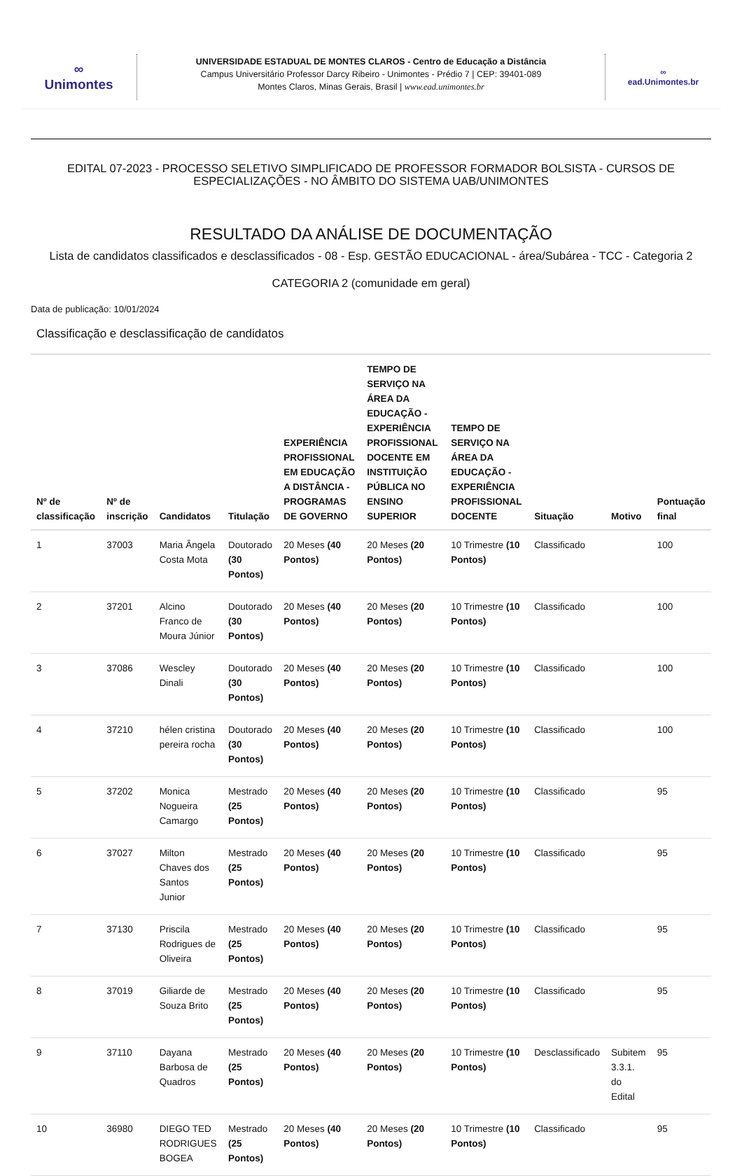∞
Unimontes
UNIVERSIDADE ESTADUAL DE MONTES CLAROS - Centro de Educação a Distância
Campus Universitário Professor Darcy Ribeiro - Unimontes - Prédio 7 | CEP: 39401-089
Montes Claros, Minas Gerais, Brasil | www.ead.unimontes.br
∞
ead.Unimontes.br
EDITAL 07-2023 - PROCESSO SELETIVO SIMPLIFICADO DE PROFESSOR FORMADOR BOLSISTA - CURSOS DE ESPECIALIZAÇÕES - NO ÂMBITO DO SISTEMA UAB/UNIMONTES
RESULTADO DA ANÁLISE DE DOCUMENTAÇÃO
Lista de candidatos classificados e desclassificados - 08 - Esp. GESTÃO EDUCACIONAL - área/Subárea - TCC - Categoria 2
CATEGORIA 2 (comunidade em geral)
Data de publicação: 10/01/2024
Classificação e desclassificação de candidatos
| Nº de classificação | Nº de inscrição | Candidatos | Titulação | EXPERIÊNCIA PROFISSIONAL EM EDUCAÇÃO A DISTÂNCIA - PROGRAMAS DE GOVERNO | TEMPO DE SERVIÇO NA ÁREA DA EDUCAÇÃO - EXPERIÊNCIA PROFISSIONAL DOCENTE EM INSTITUIÇÃO PÚBLICA NO ENSINO SUPERIOR | TEMPO DE SERVIÇO NA ÁREA DA EDUCAÇÃO - EXPERIÊNCIA PROFISSIONAL DOCENTE | Situação | Motivo | Pontuação final |
| --- | --- | --- | --- | --- | --- | --- | --- | --- | --- |
| 1 | 37003 | Maria Ângela Costa Mota | Doutorado (30 Pontos) | 20 Meses (40 Pontos) | 20 Meses (20 Pontos) | 10 Trimestre (10 Pontos) | Classificado | | 100 |
| 2 | 37201 | Alcino Franco de Moura Júnior | Doutorado (30 Pontos) | 20 Meses (40 Pontos) | 20 Meses (20 Pontos) | 10 Trimestre (10 Pontos) | Classificado | | 100 |
| 3 | 37086 | Wescley Dinali | Doutorado (30 Pontos) | 20 Meses (40 Pontos) | 20 Meses (20 Pontos) | 10 Trimestre (10 Pontos) | Classificado | | 100 |
| 4 | 37210 | hélen cristina pereira rocha | Doutorado (30 Pontos) | 20 Meses (40 Pontos) | 20 Meses (20 Pontos) | 10 Trimestre (10 Pontos) | Classificado | | 100 |
| 5 | 37202 | Monica Nogueira Camargo | Mestrado (25 Pontos) | 20 Meses (40 Pontos) | 20 Meses (20 Pontos) | 10 Trimestre (10 Pontos) | Classificado | | 95 |
| 6 | 37027 | Milton Chaves dos Santos Junior | Mestrado (25 Pontos) | 20 Meses (40 Pontos) | 20 Meses (20 Pontos) | 10 Trimestre (10 Pontos) | Classificado | | 95 |
| 7 | 37130 | Priscila Rodrigues de Oliveira | Mestrado (25 Pontos) | 20 Meses (40 Pontos) | 20 Meses (20 Pontos) | 10 Trimestre (10 Pontos) | Classificado | | 95 |
| 8 | 37019 | Giliarde de Souza Brito | Mestrado (25 Pontos) | 20 Meses (40 Pontos) | 20 Meses (20 Pontos) | 10 Trimestre (10 Pontos) | Classificado | | 95 |
| 9 | 37110 | Dayana Barbosa de Quadros | Mestrado (25 Pontos) | 20 Meses (40 Pontos) | 20 Meses (20 Pontos) | 10 Trimestre (10 Pontos) | Desclassificado | Subitem 3.3.1. do Edital | 95 |
| 10 | 36980 | DIEGO TED RODRIGUES BOGEA | Mestrado (25 Pontos) | 20 Meses (40 Pontos) | 20 Meses (20 Pontos) | 10 Trimestre (10 Pontos) | Classificado | | 95 |